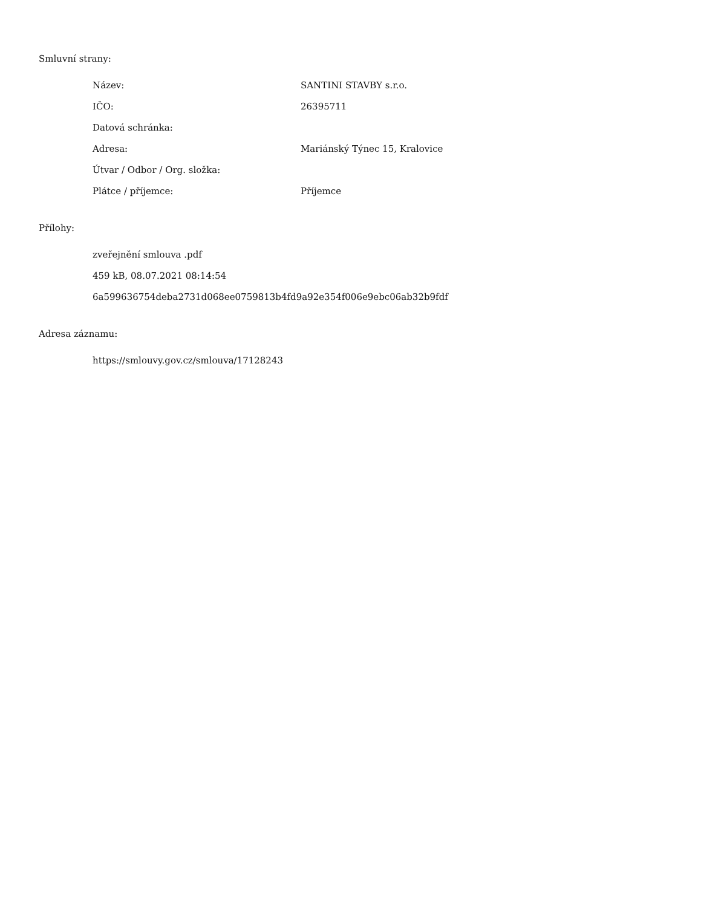Smluvní strany:
| Název: | SANTINI STAVBY s.r.o. |
| IČO: | 26395711 |
| Datová schránka: | |
| Adresa: | Mariánský Týnec 15, Kralovice |
| Útvar / Odbor / Org. složka: | |
| Plátce / příjemce: | Příjemce |
Přílohy:
zveřejnění smlouva .pdf
459 kB, 08.07.2021 08:14:54
6a599636754deba2731d068ee0759813b4fd9a92e354f006e9ebc06ab32b9fdf
Adresa záznamu:
https://smlouvy.gov.cz/smlouva/17128243